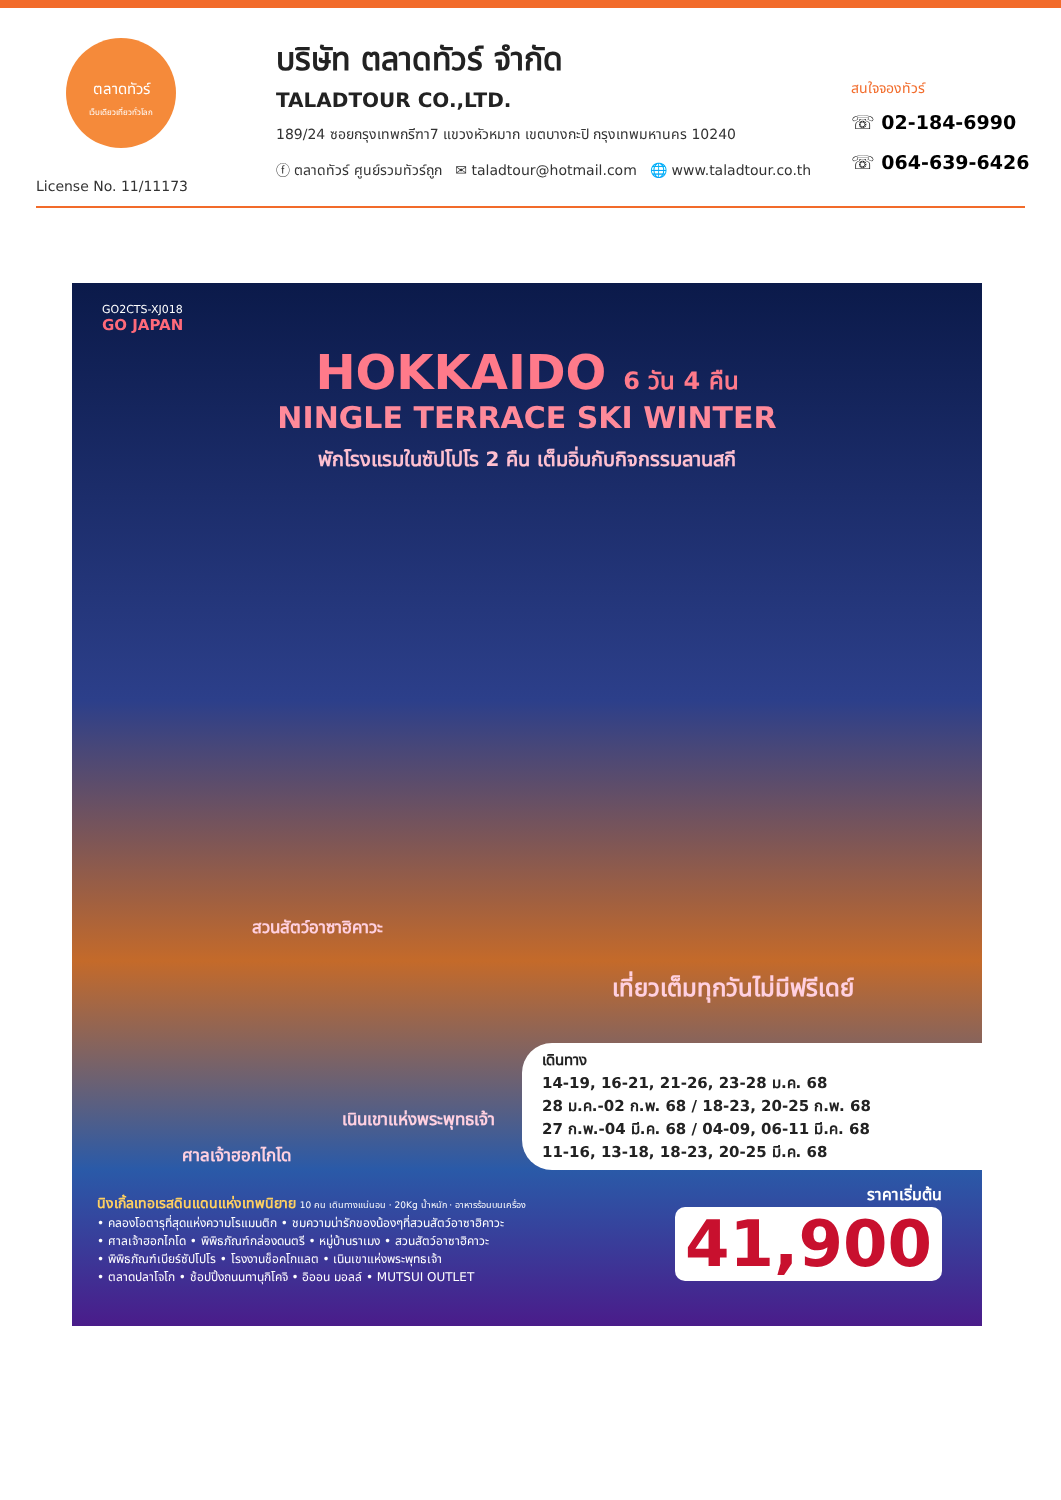ตลาดทัวร์
เว็บเดียวเที่ยวทั่วโลก
License No. 11/11173
บริษัท ตลาดทัวร์ จำกัด
TALADTOUR CO.,LTD.
189/24 ซอยกรุงเทพกรีฑา7 แขวงหัวหมาก เขตบางกะปิ กรุงเทพมหานคร 10240
ⓕ ตลาดทัวร์ ศูนย์รวมทัวร์ถูก ✉ taladtour@hotmail.com 🌐 www.taladtour.co.th
สนใจจองทัวร์
☏ 02-184-6990
☏ 064-639-6426
GO2CTS-XJ018
GO JAPAN
HOKKAIDO 6 วัน 4 คืน
NINGLE TERRACE SKI WINTER
พักโรงแรมในซัปโปโร 2 คืน เต็มอิ่มกับกิจกรรมลานสกี
สวนสัตว์อาซาฮิคาวะ
เที่ยวเต็มทุกวันไม่มีฟรีเดย์
เนินเขาแห่งพระพุทธเจ้า
ศาลเจ้าฮอกไกโด
เดินทาง
14-19, 16-21, 21-26, 23-28 ม.ค. 68
28 ม.ค.-02 ก.พ. 68 / 18-23, 20-25 ก.พ. 68
27 ก.พ.-04 มี.ค. 68 / 04-09, 06-11 มี.ค. 68
11-16, 13-18, 18-23, 20-25 มี.ค. 68
นิงเกิ้ลเทอเรสดินแดนแห่งเทพนิยาย 10 คน เดินทางแน่นอน · 20Kg น้ำหนัก · อาหารร้อนบนเครื่อง
• คลองโอตารุที่สุดแห่งความโรแมนติก • ชมความน่ารักของน้องๆที่สวนสัตว์อาซาฮิคาวะ
• ศาลเจ้าฮอกไกโด • พิพิธภัณฑ์กล่องดนตรี • หมู่บ้านราเมง • สวนสัตว์อาซาฮิคาวะ
• พิพิธภัณฑ์เบียร์ซัปโปโร • โรงงานช็อคโกแลต • เนินเขาแห่งพระพุทธเจ้า
• ตลาดปลาโจโก • ช้อปปิ้งถนนทานุกิโคจิ • อิออน มอลล์ • MUTSUI OUTLET
ราคาเริ่มต้น
41,900